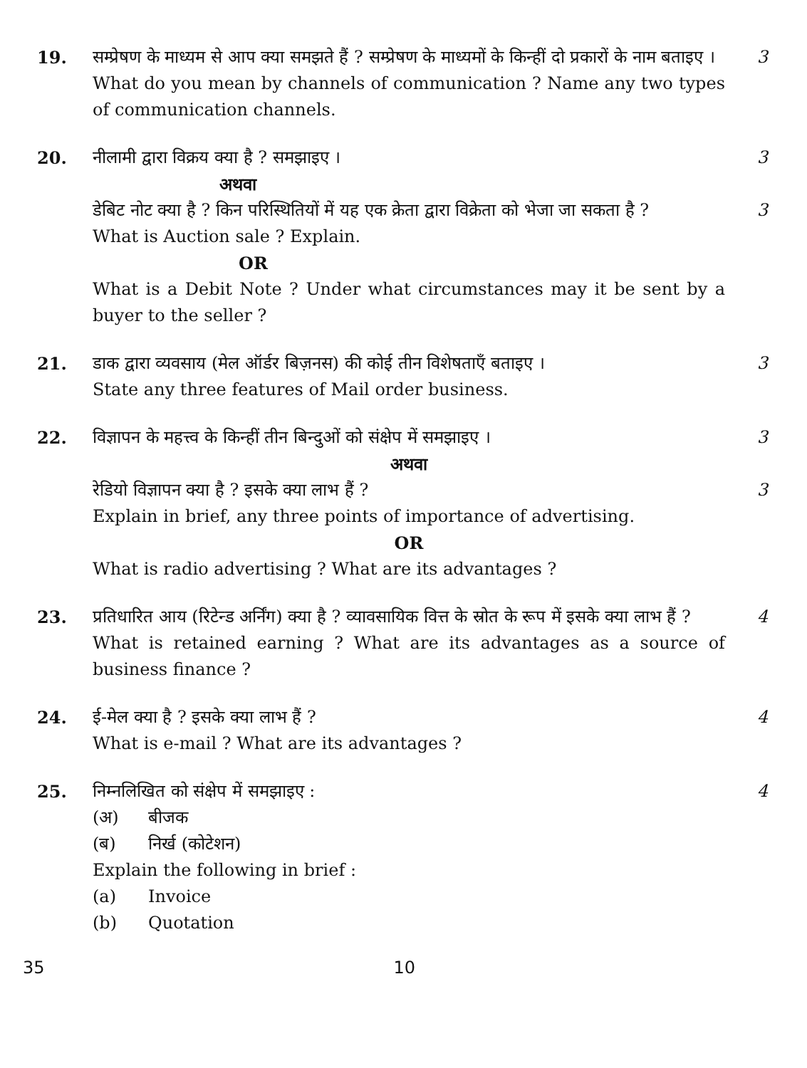19. सम्प्रेषण के माध्यम से आप क्या समझते हैं ? सम्प्रेषण के माध्यमों के किन्हीं दो प्रकारों के नाम बताइए ।
3
What do you mean by channels of communication ? Name any two types of communication channels.
20. नीलामी द्वारा विक्रय क्या है ? समझाइए ।
3
अथवा
डेबिट नोट क्या है ? किन परिस्थितियों में यह एक क्रेता द्वारा विक्रेता को भेजा जा सकता है ?
3
What is Auction sale ? Explain.
OR
What is a Debit Note ? Under what circumstances may it be sent by a buyer to the seller ?
21. डाक द्वारा व्यवसाय (मेल ऑर्डर बिज़नस) की कोई तीन विशेषताएँ बताइए ।
3
State any three features of Mail order business.
22. विज्ञापन के महत्त्व के किन्हीं तीन बिन्दुओं को संक्षेप में समझाइए ।
3
अथवा
रेडियो विज्ञापन क्या है ? इसके क्या लाभ हैं ?
3
Explain in brief, any three points of importance of advertising.
OR
What is radio advertising ? What are its advantages ?
23. प्रतिधारित आय (रिटेन्ड अर्निंग) क्या है ? व्यावसायिक वित्त के स्रोत के रूप में इसके क्या लाभ हैं ?
4
What is retained earning ? What are its advantages as a source of business finance ?
24. ई-मेल क्या है ? इसके क्या लाभ हैं ?
4
What is e-mail ? What are its advantages ?
25. निम्नलिखित को संक्षेप में समझाइए :
4
(अ) बीजक
(ब) निर्ख (कोटेशन)
Explain the following in brief :
(a) Invoice
(b) Quotation
35 10